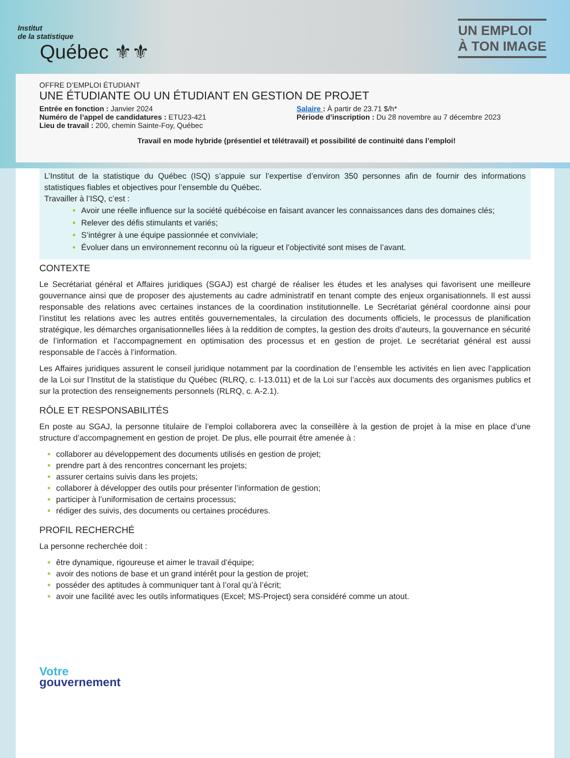Institut
de la statistique
Québec ⚜⚜
UN EMPLOI
À TON IMAGE
OFFRE D’EMPLOI ÉTUDIANT
UNE ÉTUDIANTE OU UN ÉTUDIANT EN GESTION DE PROJET
Entrée en fonction : Janvier 2024
Numéro de l’appel de candidatures : ETU23-421
Lieu de travail : 200, chemin Sainte-Foy, Québec
Salaire : À partir de 23.71 $/h*
Période d’inscription : Du 28 novembre au 7 décembre 2023
Travail en mode hybride (présentiel et télétravail) et possibilité de continuité dans l’emploi!
L’Institut de la statistique du Québec (ISQ) s’appuie sur l’expertise d’environ 350 personnes afin de fournir des informations statistiques fiables et objectives pour l’ensemble du Québec.
Travailler à l’ISQ, c’est :
Avoir une réelle influence sur la société québécoise en faisant avancer les connaissances dans des domaines clés;
Relever des défis stimulants et variés;
S’intégrer à une équipe passionnée et conviviale;
Évoluer dans un environnement reconnu où la rigueur et l’objectivité sont mises de l’avant.
CONTEXTE
Le Secrétariat général et Affaires juridiques (SGAJ) est chargé de réaliser les études et les analyses qui favorisent une meilleure gouvernance ainsi que de proposer des ajustements au cadre administratif en tenant compte des enjeux organisationnels. Il est aussi responsable des relations avec certaines instances de la coordination institutionnelle. Le Secrétariat général coordonne ainsi pour l’institut les relations avec les autres entités gouvernementales, la circulation des documents officiels, le processus de planification stratégique, les démarches organisationnelles liées à la reddition de comptes, la gestion des droits d’auteurs, la gouvernance en sécurité de l’information et l’accompagnement en optimisation des processus et en gestion de projet. Le secrétariat général est aussi responsable de l’accès à l’information.
Les Affaires juridiques assurent le conseil juridique notamment par la coordination de l’ensemble les activités en lien avec l’application de la Loi sur l’Institut de la statistique du Québec (RLRQ, c. I-13.011) et de la Loi sur l’accès aux documents des organismes publics et sur la protection des renseignements personnels (RLRQ, c. A-2.1).
RÔLE ET RESPONSABILITÉS
En poste au SGAJ, la personne titulaire de l’emploi collaborera avec la conseillère à la gestion de projet à la mise en place d’une structure d’accompagnement en gestion de projet. De plus, elle pourrait être amenée à :
collaborer au développement des documents utilisés en gestion de projet;
prendre part à des rencontres concernant les projets;
assurer certains suivis dans les projets;
collaborer à développer des outils pour présenter l’information de gestion;
participer à l’uniformisation de certains processus;
rédiger des suivis, des documents ou certaines procédures.
PROFIL RECHERCHÉ
La personne recherchée doit :
être dynamique, rigoureuse et aimer le travail d’équipe;
avoir des notions de base et un grand intérêt pour la gestion de projet;
posséder des aptitudes à communiquer tant à l’oral qu’à l’écrit;
avoir une facilité avec les outils informatiques (Excel; MS-Project) sera considéré comme un atout.
Votre
gouvernement